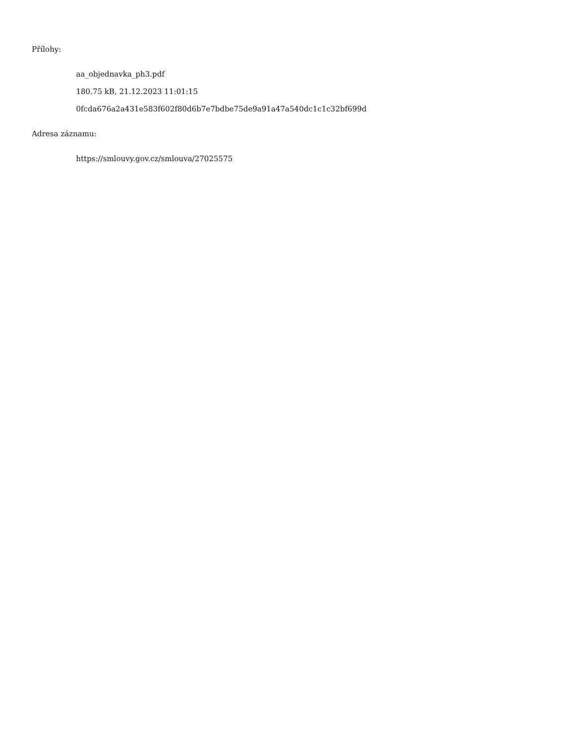Přílohy:
aa_objednavka_ph3.pdf
180.75 kB, 21.12.2023 11:01:15
0fcda676a2a431e583f602f80d6b7e7bdbe75de9a91a47a540dc1c1c32bf699d
Adresa záznamu:
https://smlouvy.gov.cz/smlouva/27025575